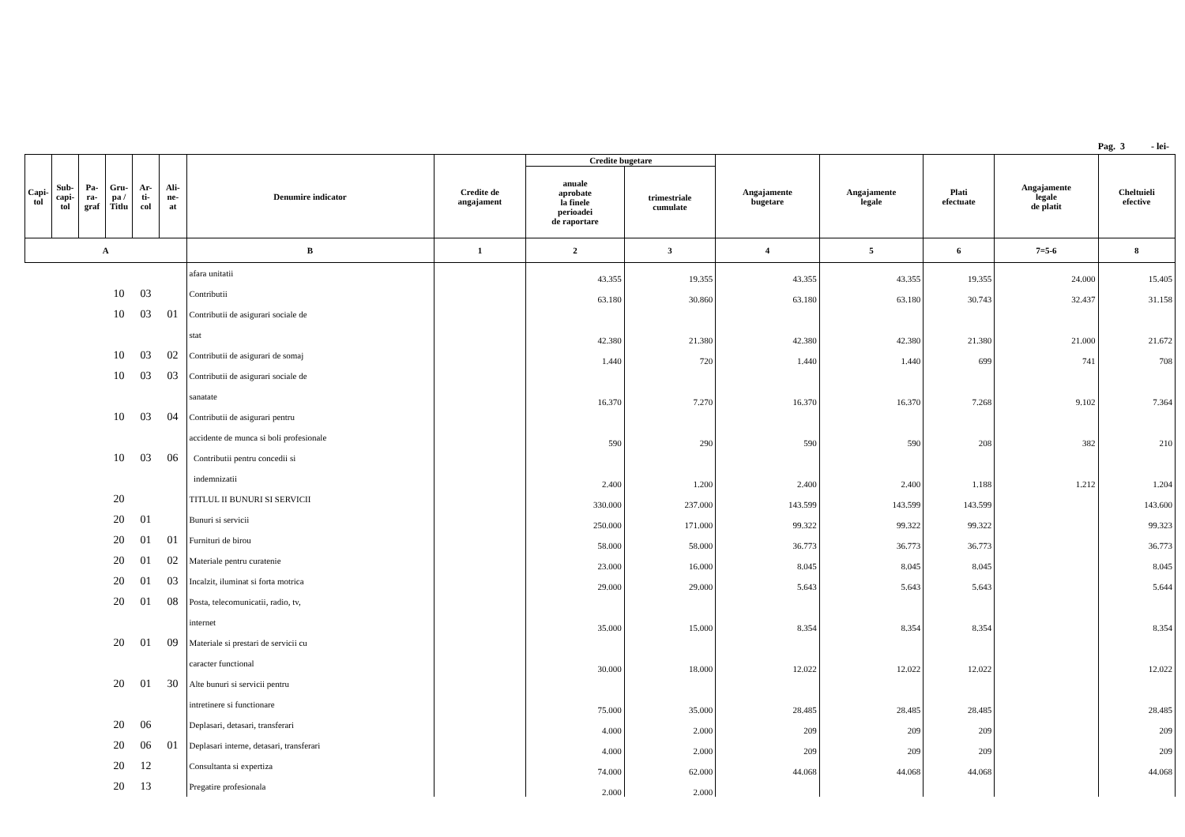Pag. 3 - lei-
| Capi- tol | Sub- capi- tol | Pa- ra- graf | Gru- pa / Titlu | Ar- ti- col | Ali- ne- at | Denumire indicator | Credite de angajament | Credite bugetare | | Angajamente bugetare | Angajamente legale | Plati efectuate | Angajamente legale de platit | Cheltuieli efective |
| --- | --- | --- | --- | --- | --- | --- | --- | --- | --- | --- | --- | --- | --- | --- |
| | | | | | | | | anuale aprobate la finele perioadei de raportare | trimestriale cumulate | | | | | |
| A | | | | | | B | 1 | 2 | 3 | 4 | 5 | 6 | 7=5-6 | 8 |
| | | | | | | afara unitatii | | 43.355 | 19.355 | 43.355 | 43.355 | 19.355 | 24.000 | 15.405 |
| | | | 10 | 03 | | Contributii | | 63.180 | 30.860 | 63.180 | 63.180 | 30.743 | 32.437 | 31.158 |
| | | | 10 | 03 | 01 | Contributii de asigurari sociale de | | | | | | | | |
| | | | | | | stat | | 42.380 | 21.380 | 42.380 | 42.380 | 21.380 | 21.000 | 21.672 |
| | | | 10 | 03 | 02 | Contributii de asigurari de somaj | | 1.440 | 720 | 1.440 | 1.440 | 699 | 741 | 708 |
| | | | 10 | 03 | 03 | Contributii de asigurari sociale de | | | | | | | | |
| | | | | | | sanatate | | 16.370 | 7.270 | 16.370 | 16.370 | 7.268 | 9.102 | 7.364 |
| | | | 10 | 03 | 04 | Contributii de asigurari pentru | | | | | | | | |
| | | | | | | accidente de munca si boli profesionale | | 590 | 290 | 590 | 590 | 208 | 382 | 210 |
| | | | 10 | 03 | 06 | Contributii pentru concedii si | | | | | | | | |
| | | | | | | indemnizatii | | 2.400 | 1.200 | 2.400 | 2.400 | 1.188 | 1.212 | 1.204 |
| | | | 20 | | | TITLUL II BUNURI SI SERVICII | | 330.000 | 237.000 | 143.599 | 143.599 | 143.599 | | 143.600 |
| | | | 20 | 01 | | Bunuri si servicii | | 250.000 | 171.000 | 99.322 | 99.322 | 99.322 | | 99.323 |
| | | | 20 | 01 | 01 | Furnituri de birou | | 58.000 | 58.000 | 36.773 | 36.773 | 36.773 | | 36.773 |
| | | | 20 | 01 | 02 | Materiale pentru curatenie | | 23.000 | 16.000 | 8.045 | 8.045 | 8.045 | | 8.045 |
| | | | 20 | 01 | 03 | Incalzit, iluminat si forta motrica | | 29.000 | 29.000 | 5.643 | 5.643 | 5.643 | | 5.644 |
| | | | 20 | 01 | 08 | Posta, telecomunicatii, radio, tv, | | | | | | | | |
| | | | | | | internet | | 35.000 | 15.000 | 8.354 | 8.354 | 8.354 | | 8.354 |
| | | | 20 | 01 | 09 | Materiale si prestari de servicii cu | | | | | | | | |
| | | | | | | caracter functional | | 30.000 | 18.000 | 12.022 | 12.022 | 12.022 | | 12.022 |
| | | | 20 | 01 | 30 | Alte bunuri si servicii pentru | | | | | | | | |
| | | | | | | intretinere si functionare | | 75.000 | 35.000 | 28.485 | 28.485 | 28.485 | | 28.485 |
| | | | 20 | 06 | | Deplasari, detasari, transferari | | 4.000 | 2.000 | 209 | 209 | 209 | | 209 |
| | | | 20 | 06 | 01 | Deplasari interne, detasari, transferari | | 4.000 | 2.000 | 209 | 209 | 209 | | 209 |
| | | | 20 | 12 | | Consultanta si expertiza | | 74.000 | 62.000 | 44.068 | 44.068 | 44.068 | | 44.068 |
| | | | 20 | 13 | | Pregatire profesionala | | 2.000 | 2.000 | | | | | |